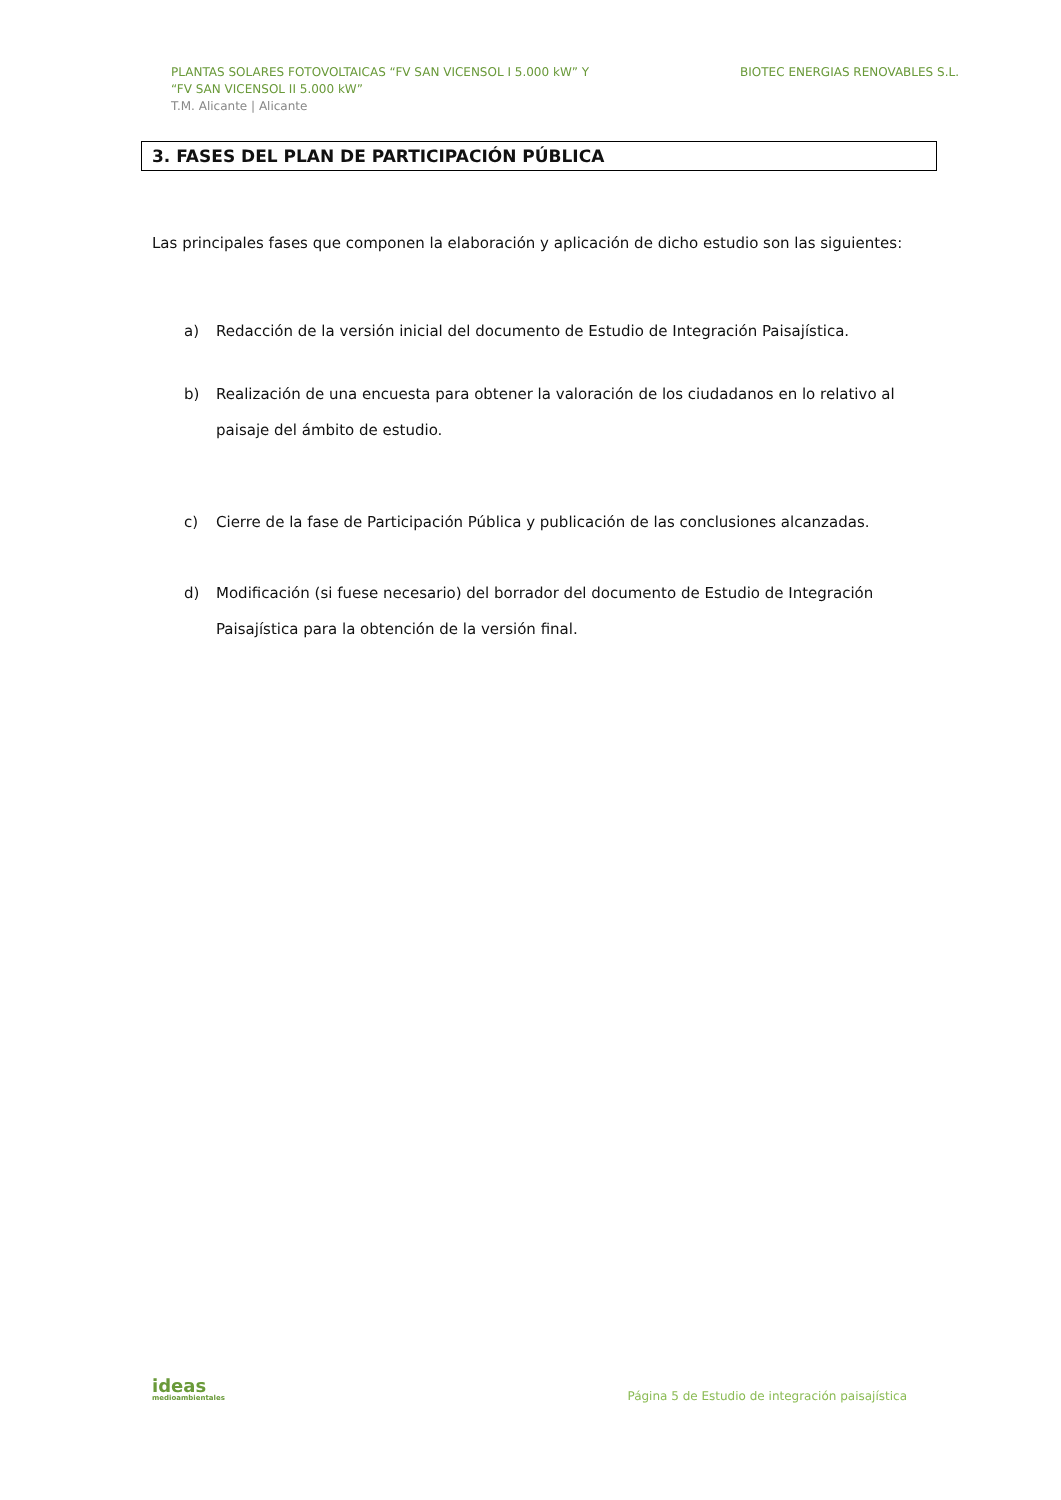PLANTAS SOLARES FOTOVOLTAICAS “FV SAN VICENSOL I 5.000 kW” Y
“FV SAN VICENSOL II 5.000 kW”
T.M. Alicante | Alicante
BIOTEC ENERGIAS RENOVABLES S.L.
3. FASES DEL PLAN DE PARTICIPACIÓN PÚBLICA
Las principales fases que componen la elaboración y aplicación de dicho estudio son las siguientes:
a) Redacción de la versión inicial del documento de Estudio de Integración Paisajística.
b) Realización de una encuesta para obtener la valoración de los ciudadanos en lo relativo al paisaje del ámbito de estudio.
c) Cierre de la fase de Participación Pública y publicación de las conclusiones alcanzadas.
d) Modificación (si fuese necesario) del borrador del documento de Estudio de Integración Paisajística para la obtención de la versión final.
ideas
medioambientales
Página 5 de Estudio de integración paisajística